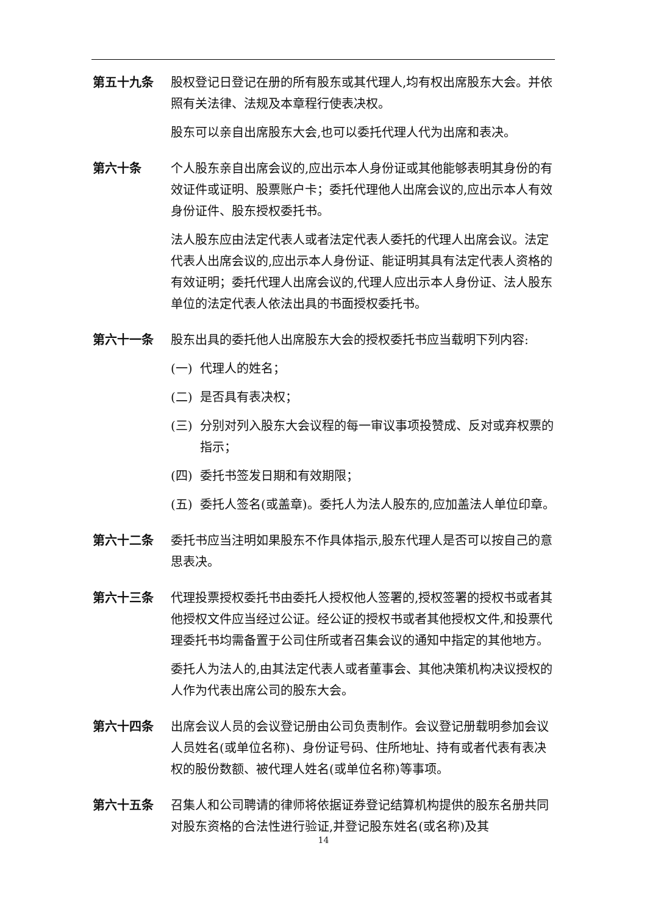第五十九条 股权登记日登记在册的所有股东或其代理人,均有权出席股东大会。并依照有关法律、法规及本章程行使表决权。
股东可以亲自出席股东大会,也可以委托代理人代为出席和表决。
第六十条 个人股东亲自出席会议的,应出示本人身份证或其他能够表明其身份的有效证件或证明、股票账户卡；委托代理他人出席会议的,应出示本人有效身份证件、股东授权委托书。
法人股东应由法定代表人或者法定代表人委托的代理人出席会议。法定代表人出席会议的,应出示本人身份证、能证明其具有法定代表人资格的有效证明；委托代理人出席会议的,代理人应出示本人身份证、法人股东单位的法定代表人依法出具的书面授权委托书。
第六十一条 股东出具的委托他人出席股东大会的授权委托书应当载明下列内容:
(一) 代理人的姓名；
(二) 是否具有表决权；
(三) 分别对列入股东大会议程的每一审议事项投赞成、反对或弃权票的指示；
(四) 委托书签发日期和有效期限；
(五) 委托人签名(或盖章)。委托人为法人股东的,应加盖法人单位印章。
第六十二条 委托书应当注明如果股东不作具体指示,股东代理人是否可以按自己的意思表决。
第六十三条 代理投票授权委托书由委托人授权他人签署的,授权签署的授权书或者其他授权文件应当经过公证。经公证的授权书或者其他授权文件,和投票代理委托书均需备置于公司住所或者召集会议的通知中指定的其他地方。
委托人为法人的,由其法定代表人或者董事会、其他决策机构决议授权的人作为代表出席公司的股东大会。
第六十四条 出席会议人员的会议登记册由公司负责制作。会议登记册载明参加会议人员姓名(或单位名称)、身份证号码、住所地址、持有或者代表有表决权的股份数额、被代理人姓名(或单位名称)等事项。
第六十五条 召集人和公司聘请的律师将依据证券登记结算机构提供的股东名册共同对股东资格的合法性进行验证,并登记股东姓名(或名称)及其
14